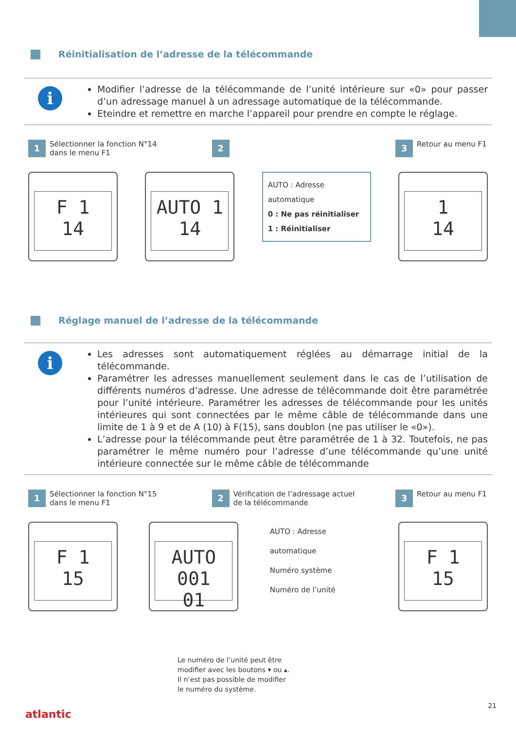Réinitialisation de l’adresse de la télécommande
i
Modifier l’adresse de la télécommande de l’unité intérieure sur «0» pour passer d’un adressage manuel à un adressage automatique de la télécommande.
Eteindre et remettre en marche l’appareil pour prendre en compte le réglage.
1 Sélectionner la fonction N°14 dans le menu F1
2 3 Retour au menu F1
F 1
14
AUTO 1
14
AUTO : Adresse automatique
0 : Ne pas réinitialiser
1 : Réinitialiser
1
14
Réglage manuel de l’adresse de la télécommande
i
Les adresses sont automatiquement réglées au démarrage initial de la télécommande.
Paramétrer les adresses manuellement seulement dans le cas de l’utilisation de différents numéros d’adresse. Une adresse de télécommande doit être paramétrée pour l’unité intérieure. Paramétrer les adresses de télécommande pour les unités intérieures qui sont connectées par le même câble de télécommande dans une limite de 1 à 9 et de A (10) à F(15), sans doublon (ne pas utiliser le «0»).
L’adresse pour la télécommande peut être paramétrée de 1 à 32. Toutefois, ne pas paramétrer le même numéro pour l’adresse d’une télécommande qu’une unité intérieure connectée sur le même câble de télécommande
1 Sélectionner la fonction N°15 dans le menu F1
2 Vérification de l’adressage actuel de la télécommande
3 Retour au menu F1
F 1
15
AUTO 001
01
AUTO : Adresse automatique
Numéro système
Numéro de l’unité
F 1
15
Le numéro de l’unité peut être
modifier avec les boutons ▾ ou ▴.
Il n’est pas possible de modifier
le numéro du système.
atlantic
21